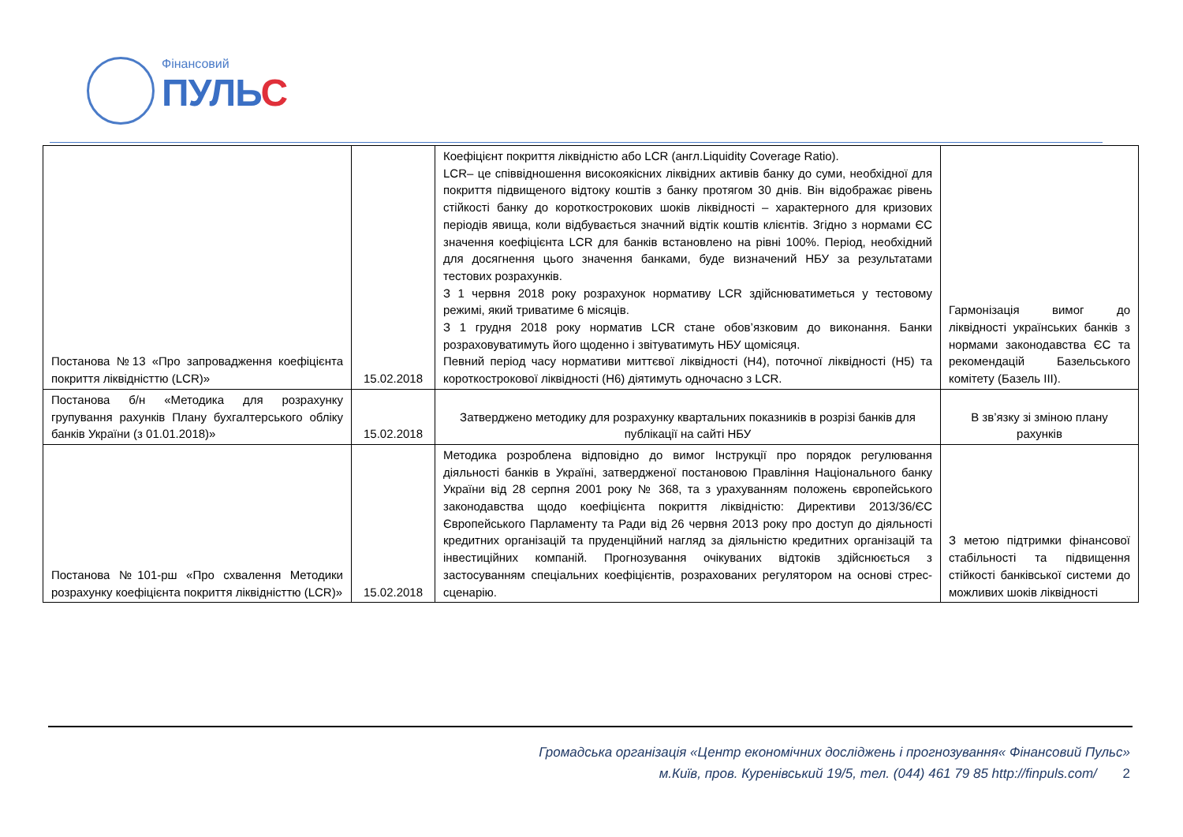Фінансовий
ПУЛЬС
| Постанова №13 «Про запровадження коефіцієнта покриття ліквідністтю (LCR)» | 15.02.2018 | Коефіцієнт покриття ліквідністю або LCR (англ.Liquidity Coverage Ratio). LCR– це співвідношення високоякісних ліквідних активів банку до суми, необхідної для покриття підвищеного відтоку коштів з банку протягом 30 днів. Він відображає рівень стійкості банку до короткострокових шоків ліквідності – характерного для кризових періодів явища, коли відбувається значний відтік коштів клієнтів. Згідно з нормами ЄС значення коефіцієнта LCR для банків встановлено на рівні 100%. Період, необхідний для досягнення цього значення банками, буде визначений НБУ за результатами тестових розрахунків. З 1 червня 2018 року розрахунок нормативу LCR здійснюватиметься у тестовому режимі, який триватиме 6 місяців. З 1 грудня 2018 року норматив LCR стане обов’язковим до виконання. Банки розраховуватимуть його щоденно і звітуватимуть НБУ щомісяця. Певний період часу нормативи миттєвої ліквідності (Н4), поточної ліквідності (Н5) та короткострокової ліквідності (Н6) діятимуть одночасно з LCR. | Гармонізація вимог до ліквідності українських банків з нормами законодавства ЄС та рекомендацій Базельського комітету (Базель ІІІ). |
| Постанова б/н «Методика для розрахунку групування рахунків Плану бухгалтерського обліку банків України (з 01.01.2018)» | 15.02.2018 | Затверджено методику для розрахунку квартальних показників в розрізі банків для публікації на сайті НБУ | В зв’язку зі зміною плану рахунків |
| Постанова №101-рш «Про схвалення Методики розрахунку коефіцієнта покриття ліквідністтю (LCR)» | 15.02.2018 | Методика розроблена відповідно до вимог Інструкції про порядок регулювання діяльності банків в Україні, затвердженої постановою Правління Національного банку України від 28 серпня 2001 року № 368, та з урахуванням положень європейського законодавства щодо коефіцієнта покриття ліквідністю: Директиви 2013/36/ЄС Європейського Парламенту та Ради від 26 червня 2013 року про доступ до діяльності кредитних організацій та пруденційний нагляд за діяльністю кредитних організацій та інвестиційних компаній. Прогнозування очікуваних відтоків здійснюється з застосуванням спеціальних коефіцієнтів, розрахованих регулятором на основі стрес-сценарію. | З метою підтримки фінансової стабільності та підвищення стійкості банківської системи до можливих шоків ліквідності |
Громадська організація «Центр економічних досліджень і прогнозування« Фінансовий Пульс»
м.Київ, пров. Куренівський 19/5, тел. (044) 461 79 85 http://finpuls.com/ 2